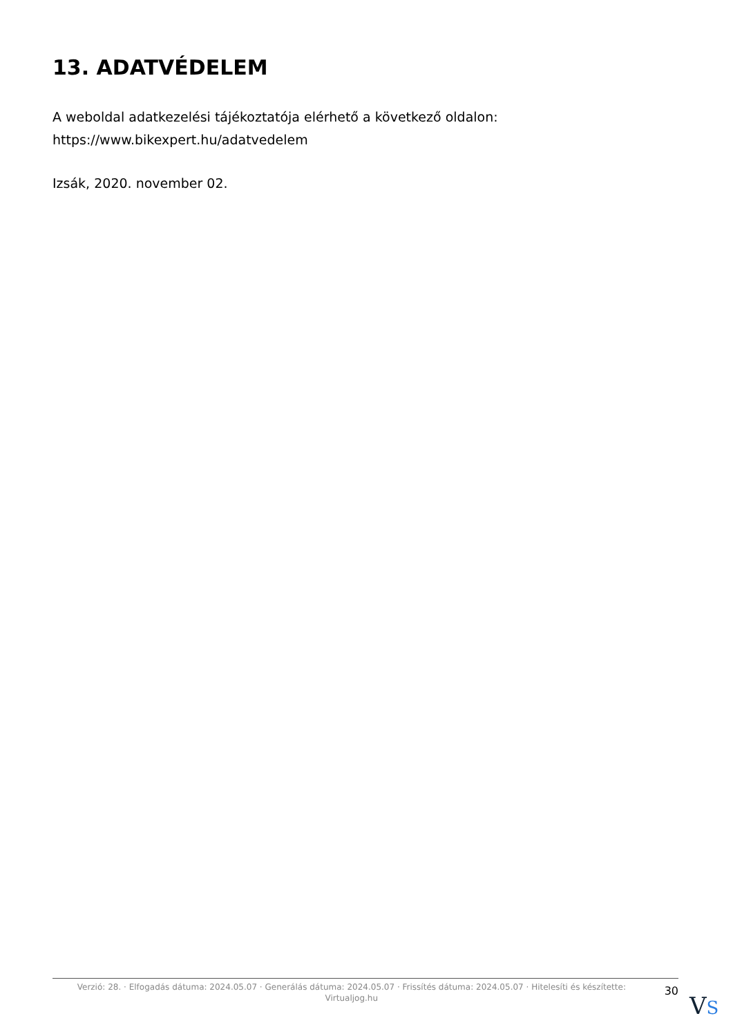13. ADATVÉDELEM
A weboldal adatkezelési tájékoztatója elérhető a következő oldalon:
https://www.bikexpert.hu/adatvedelem
Izsák, 2020. november 02.
Verzió: 28. · Elfogadás dátuma: 2024.05.07 · Generálás dátuma: 2024.05.07 · Frissítés dátuma: 2024.05.07 · Hitelesíti és készítette: Virtualjog.hu
30
VS